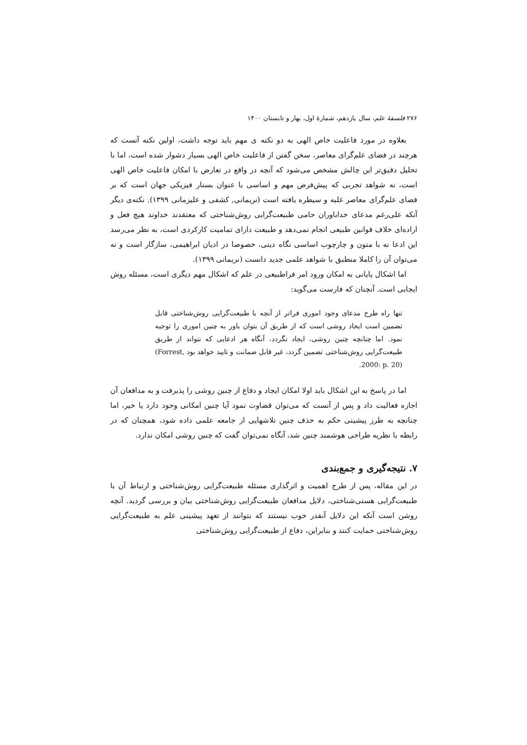۲۷۶ فلسفهٔ علم، سال یازدهم، شمارهٔ اول، بهار و تابستان ۱۴۰۰
بعلاوه در مورد فاعلیت خاص الهی به دو نکته ی مهم باید توجه داشت، اولین نکته آنست که هرچند در فضای علم‌گرای معاصر، سخن گفتن از فاعلیت خاص الهی بسیار دشوار شده است، اما با تحلیل دقیق‌تر این چالش مشخص می‌شود که آنچه در واقع در تعارض با امکان فاعلیت خاص الهی است، نه شواهد تجربی که پیش‌فرض مهم و اساسی با عنوان بستار فیزیکی جهان است که بر فضای علم‌گرای معاصر غلبه و سیطره یافته است (نریمانی, کشفی و علیزمانی ۱۳۹۹). نکته‌ی دیگر آنکه علی‌رغم مدعای خداباوران حامی طبیعت‌گرایی روش‌شناختی که معتقدند خداوند هیچ فعل و اراده‌ای خلاف قوانین طبیعی انجام نمی‌دهد و طبیعت دارای تمامیت کارکردی است، به نظر می‌رسد این ادعا نه با متون و چارچوب اساسی نگاه دینی، خصوصا در ادیان ابراهیمی، سازگار است و نه می‌توان آن را کاملا منطبق با شواهد علمی جدید دانست (نریمانی ۱۳۹۹).
اما اشکال پایانی به امکان ورود امر فراطبیعی در علم که اشکال مهم دیگری است، مسئله روش ایجابی است. آنچنان که فارست می‌گوید:
تنها راه طرح مدعای وجود اموری فراتر از آنچه با طبیعت‌گرایی روش‌شناختی قابل تضمین است ایجاد روشی است که از طریق آن بتوان باور به چنین اموری را توجیه نمود. اما چنانچه چنین روشی، ایجاد نگردد، آنگاه هر ادعایی که نتواند از طریق طبیعت‌گرایی روش‌شناختی تضمین گردد، غیر قابل ضمانت و تایید خواهد بود (Forrest, 2000: p. 20).
اما در پاسخ به این اشکال باید اولا امکان ایجاد و دفاع از چنین روشی را پذیرفت و به مدافعان آن اجازه فعالیت داد و پس از آنست که می‌توان قضاوت نمود آیا چنین امکانی وجود دارد یا خیر، اما چنانچه به طرز پیشینی حکم به حذف چنین تلاشهایی از جامعه علمی داده شود، همچنان که در رابطه با نظریه طراحی هوشمند چنین شد، آنگاه نمی‌توان گفت که چنین روشی امکان ندارد.
۷. نتیجه‌گیری و جمع‌بندی
در این مقاله، پس از طرح اهمیت و اثرگذاری مسئله طبیعت‌گرایی روش‌شناختی و ارتباط آن با طبیعت‌گرایی هستی‌شناختی، دلایل مدافعان طبیعت‌گرایی روش‌شناختی بیان و بررسی گردید. آنچه روشن است آنکه این دلایل آنقدر خوب نیستند که بتوانند از تعهد پیشینی علم به طبیعت‌گرایی روش‌شناختی حمایت کنند و بنابراین، دفاع از طبیعت‌گرایی روش‌شناختی